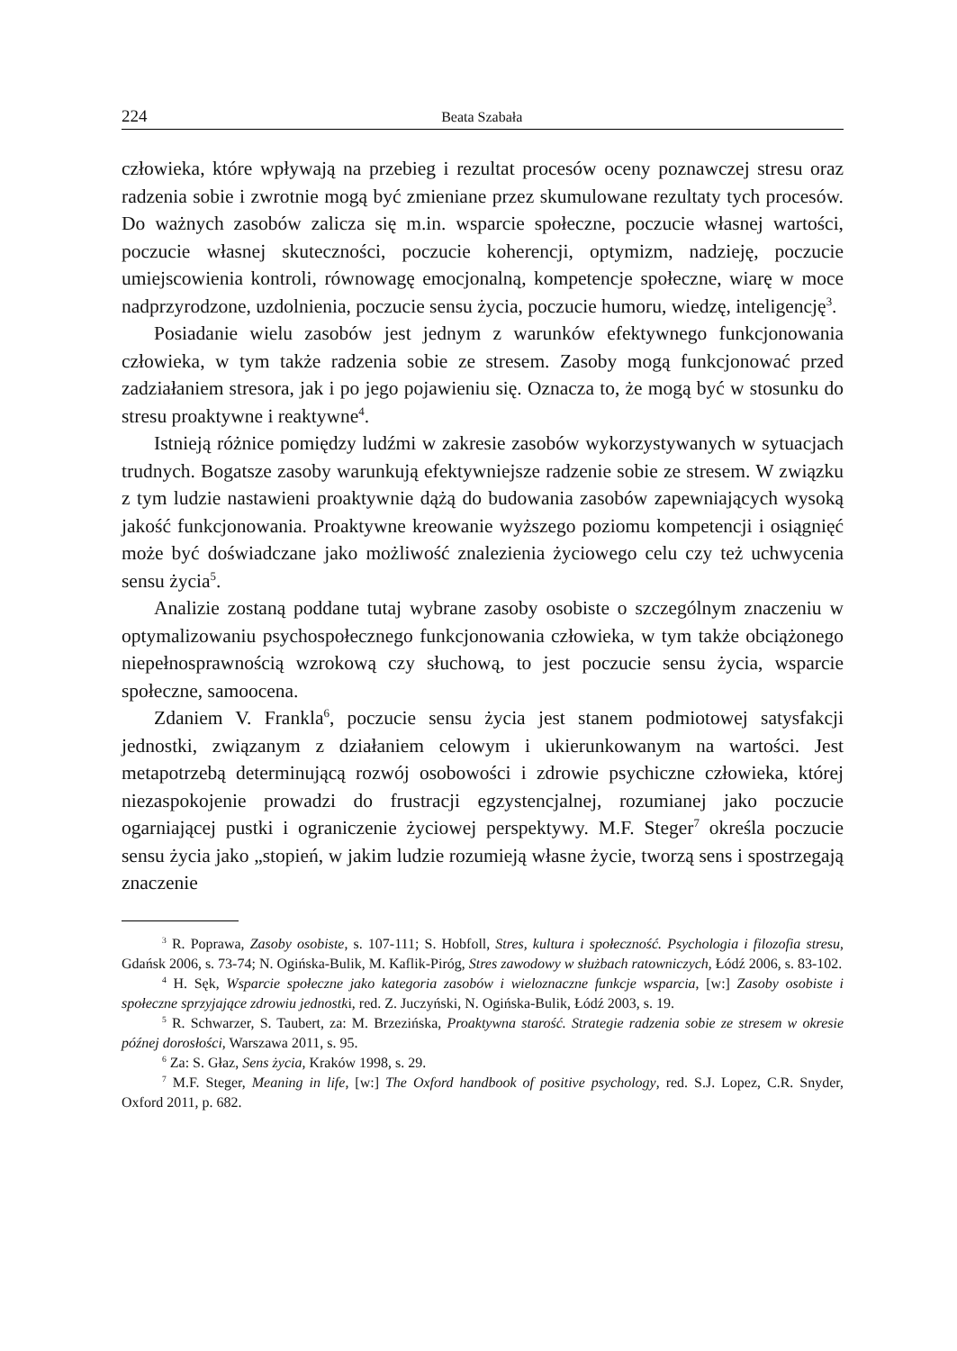224 Beata Szabała
człowieka, które wpływają na przebieg i rezultat procesów oceny poznawczej stresu oraz radzenia sobie i zwrotnie mogą być zmieniane przez skumulowane rezultaty tych procesów. Do ważnych zasobów zalicza się m.in. wsparcie społeczne, poczucie własnej wartości, poczucie własnej skuteczności, poczucie koherencji, optymizm, nadzieję, poczucie umiejscowienia kontroli, równowagę emocjonalną, kompetencje społeczne, wiarę w moce nadprzyrodzone, uzdolnienia, poczucie sensu życia, poczucie humoru, wiedzę, inteligencję<sup>3</sup>.
Posiadanie wielu zasobów jest jednym z warunków efektywnego funkcjonowania człowieka, w tym także radzenia sobie ze stresem. Zasoby mogą funkcjonować przed zadziałaniem stresora, jak i po jego pojawieniu się. Oznacza to, że mogą być w stosunku do stresu proaktywne i reaktywne<sup>4</sup>.
Istnieją różnice pomiędzy ludźmi w zakresie zasobów wykorzystywanych w sytuacjach trudnych. Bogatsze zasoby warunkują efektywniejsze radzenie sobie ze stresem. W związku z tym ludzie nastawieni proaktywnie dążą do budowania zasobów zapewniających wysoką jakość funkcjonowania. Proaktywne kreowanie wyższego poziomu kompetencji i osiągnięć może być doświadczane jako możliwość znalezienia życiowego celu czy też uchwycenia sensu życia<sup>5</sup>.
Analizie zostaną poddane tutaj wybrane zasoby osobiste o szczególnym znaczeniu w optymalizowaniu psychospołecznego funkcjonowania człowieka, w tym także obciążonego niepełnosprawnością wzrokową czy słuchową, to jest poczucie sensu życia, wsparcie społeczne, samoocena.
Zdaniem V. Frankla<sup>6</sup>, poczucie sensu życia jest stanem podmiotowej satysfakcji jednostki, związanym z działaniem celowym i ukierunkowanym na wartości. Jest metapotrzebą determinującą rozwój osobowości i zdrowie psychiczne człowieka, której niezaspokojenie prowadzi do frustracji egzystencjalnej, rozumianej jako poczucie ogarniającej pustki i ograniczenie życiowej perspektywy. M.F. Steger<sup>7</sup> określa poczucie sensu życia jako „stopień, w jakim ludzie rozumieją własne życie, tworzą sens i spostrzegają znaczenie
<sup>3</sup> R. Poprawa, Zasoby osobiste, s. 107-111; S. Hobfoll, Stres, kultura i społeczność. Psychologia i filozofia stresu, Gdańsk 2006, s. 73-74; N. Ogińska-Bulik, M. Kaflik-Piróg, Stres zawodowy w służbach ratowniczych, Łódź 2006, s. 83-102.
<sup>4</sup> H. Sęk, Wsparcie społeczne jako kategoria zasobów i wieloznaczne funkcje wsparcia, [w:] Zasoby osobiste i społeczne sprzyjające zdrowiu jednostki, red. Z. Juczyński, N. Ogińska-Bulik, Łódź 2003, s. 19.
<sup>5</sup> R. Schwarzer, S. Taubert, za: M. Brzezińska, Proaktywna starość. Strategie radzenia sobie ze stresem w okresie późnej dorosłości, Warszawa 2011, s. 95.
<sup>6</sup> Za: S. Głaz, Sens życia, Kraków 1998, s. 29.
<sup>7</sup> M.F. Steger, Meaning in life, [w:] The Oxford handbook of positive psychology, red. S.J. Lopez, C.R. Snyder, Oxford 2011, p. 682.